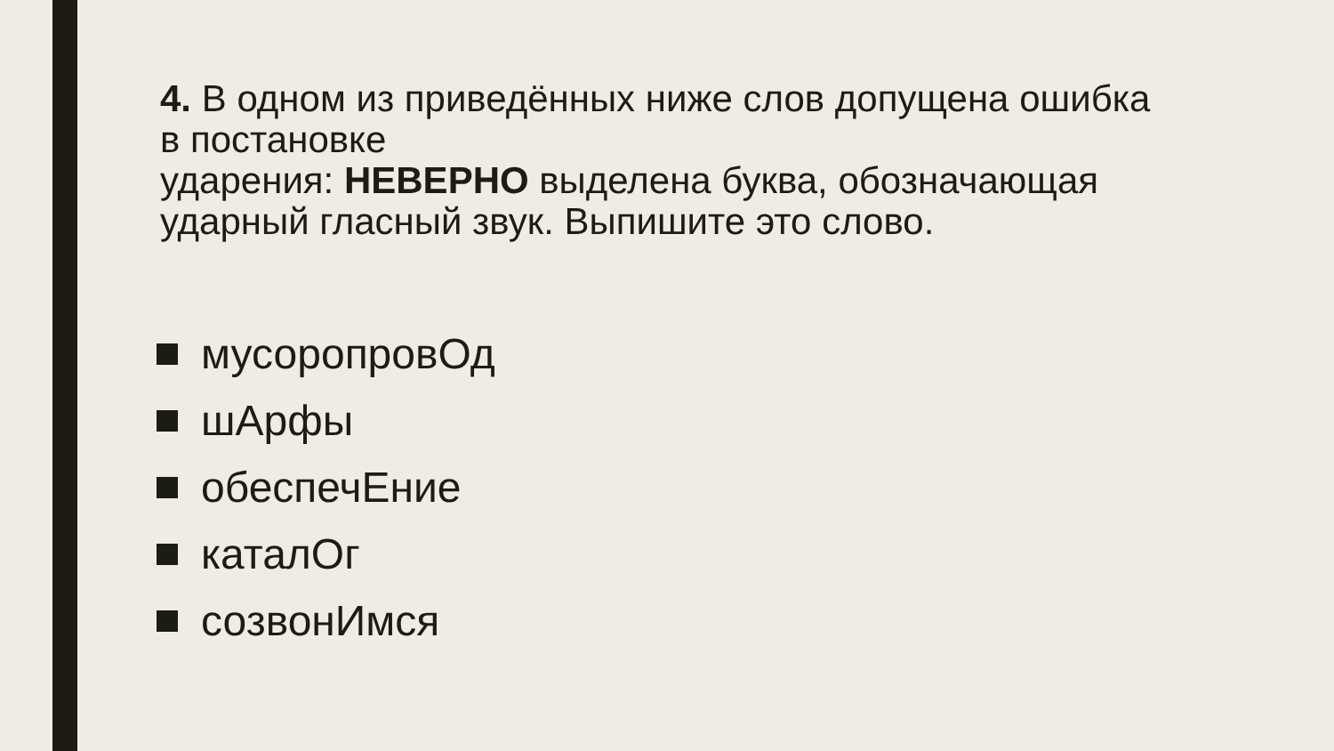4. В одном из приведённых ниже слов допущена ошибка
в постановке
ударения: НЕВЕРНО выделена буква, обозначающая ударный гласный звук. Выпишите это слово.
мусоропровОд
шАрфы
обеспечЕние
каталОг
созвонИмся